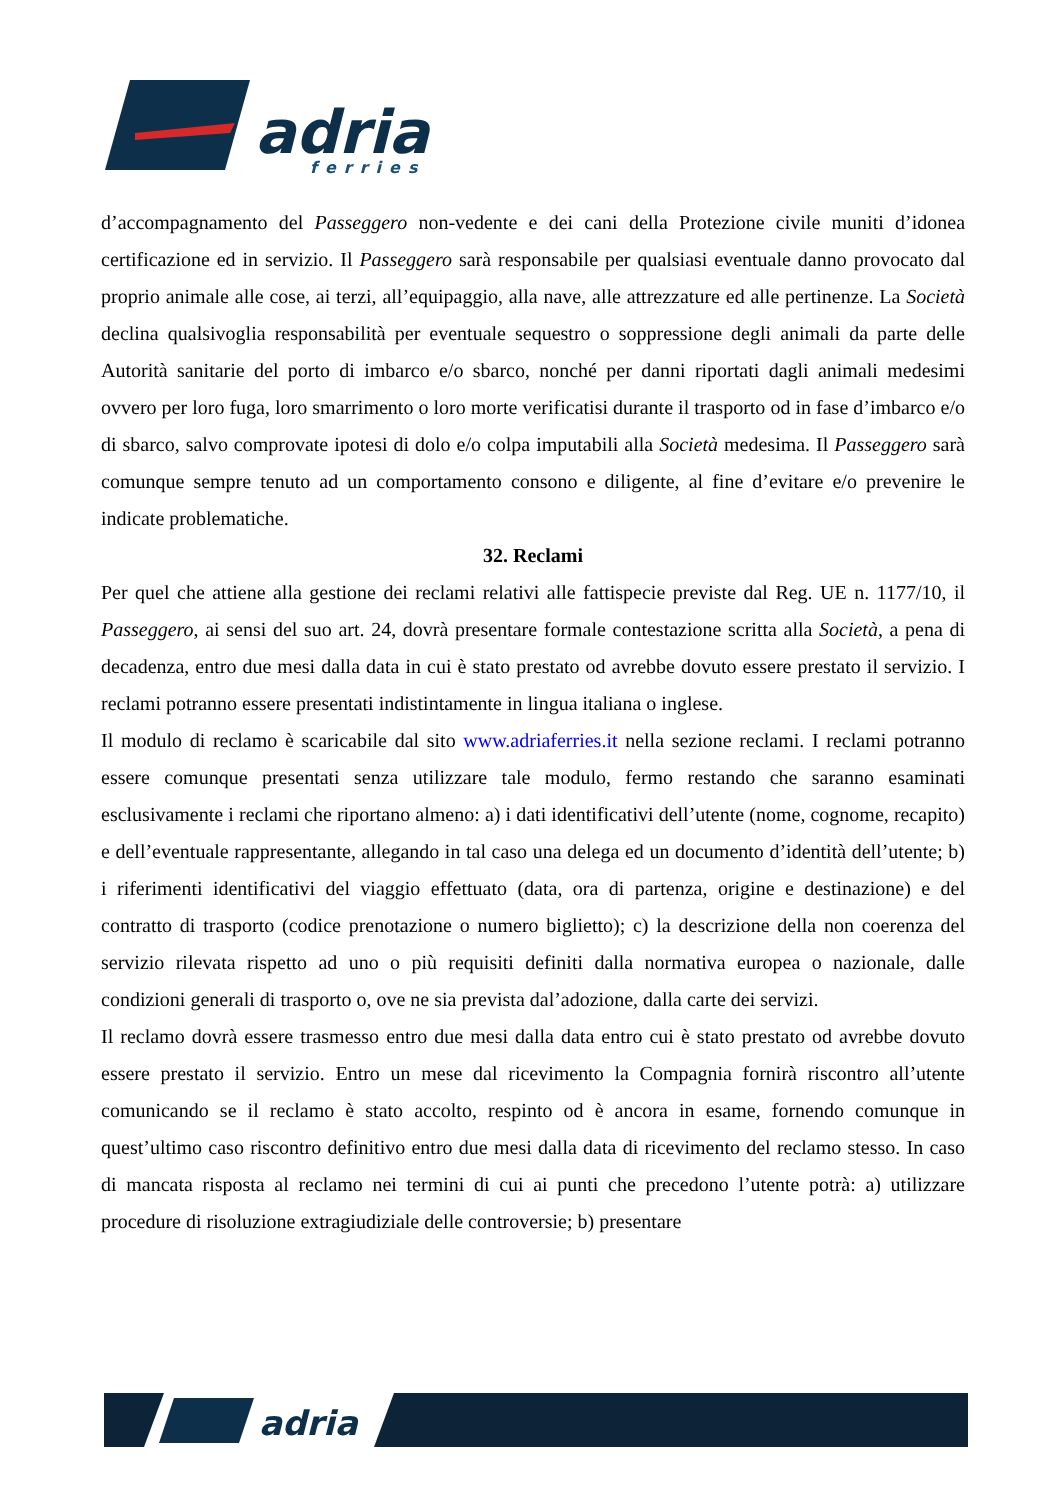adria
ferries
d’accompagnamento del Passeggero non-vedente e dei cani della Protezione civile muniti d’idonea certificazione ed in servizio. Il Passeggero sarà responsabile per qualsiasi eventuale danno provocato dal proprio animale alle cose, ai terzi, all’equipaggio, alla nave, alle attrezzature ed alle pertinenze. La Società declina qualsivoglia responsabilità per eventuale sequestro o soppressione degli animali da parte delle Autorità sanitarie del porto di imbarco e/o sbarco, nonché per danni riportati dagli animali medesimi ovvero per loro fuga, loro smarrimento o loro morte verificatisi durante il trasporto od in fase d’imbarco e/o di sbarco, salvo comprovate ipotesi di dolo e/o colpa imputabili alla Società medesima. Il Passeggero sarà comunque sempre tenuto ad un comportamento consono e diligente, al fine d’evitare e/o prevenire le indicate problematiche.
32. Reclami
Per quel che attiene alla gestione dei reclami relativi alle fattispecie previste dal Reg. UE n. 1177/10, il Passeggero, ai sensi del suo art. 24, dovrà presentare formale contestazione scritta alla Società, a pena di decadenza, entro due mesi dalla data in cui è stato prestato od avrebbe dovuto essere prestato il servizio. I reclami potranno essere presentati indistintamente in lingua italiana o inglese.
Il modulo di reclamo è scaricabile dal sito www.adriaferries.it nella sezione reclami. I reclami potranno essere comunque presentati senza utilizzare tale modulo, fermo restando che saranno esaminati esclusivamente i reclami che riportano almeno: a) i dati identificativi dell’utente (nome, cognome, recapito) e dell’eventuale rappresentante, allegando in tal caso una delega ed un documento d’identità dell’utente; b) i riferimenti identificativi del viaggio effettuato (data, ora di partenza, origine e destinazione) e del contratto di trasporto (codice prenotazione o numero biglietto); c) la descrizione della non coerenza del servizio rilevata rispetto ad uno o più requisiti definiti dalla normativa europea o nazionale, dalle condizioni generali di trasporto o, ove ne sia prevista dal’adozione, dalla carte dei servizi.
Il reclamo dovrà essere trasmesso entro due mesi dalla data entro cui è stato prestato od avrebbe dovuto essere prestato il servizio. Entro un mese dal ricevimento la Compagnia fornirà riscontro all’utente comunicando se il reclamo è stato accolto, respinto od è ancora in esame, fornendo comunque in quest’ultimo caso riscontro definitivo entro due mesi dalla data di ricevimento del reclamo stesso. In caso di mancata risposta al reclamo nei termini di cui ai punti che precedono l’utente potrà: a) utilizzare procedure di risoluzione extragiudiziale delle controversie; b) presentare
adria